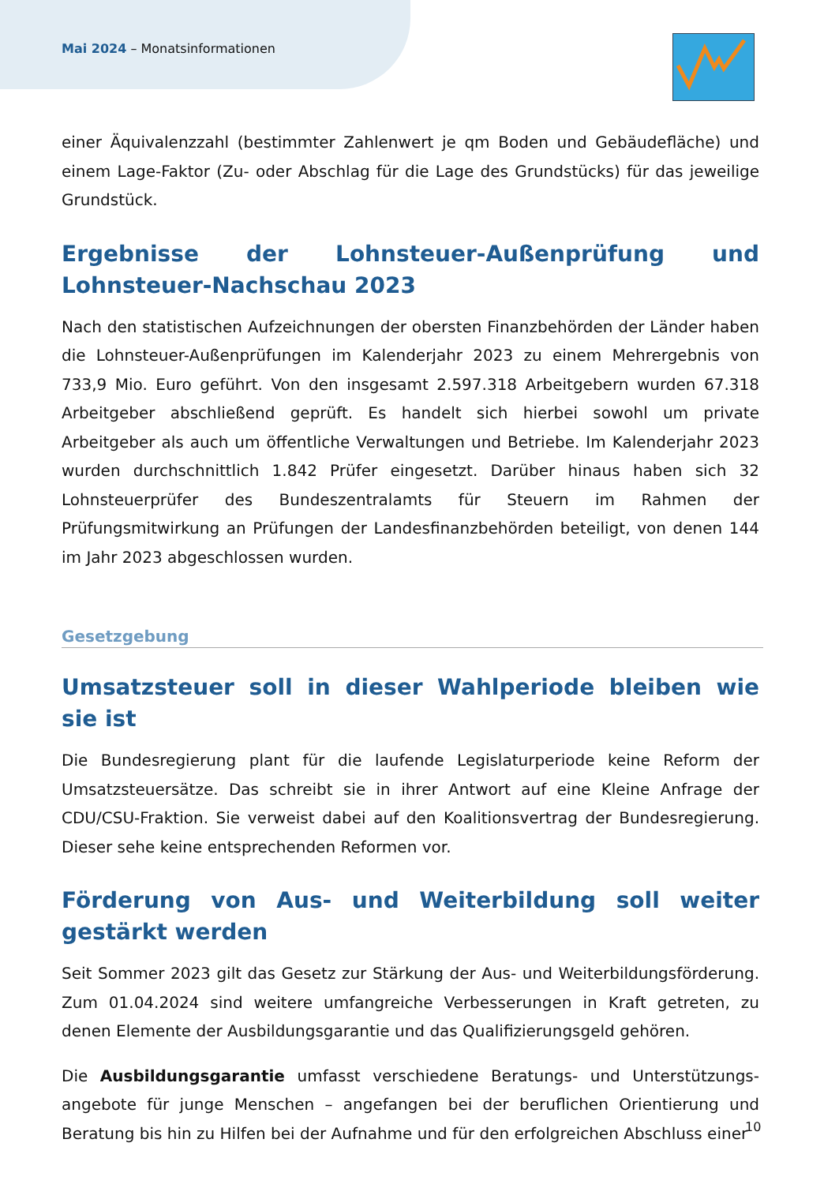Mai 2024 – Monatsinformationen
einer Äquivalenzzahl (bestimmter Zahlenwert je qm Boden und Gebäudefläche) und einem Lage-Faktor (Zu- oder Abschlag für die Lage des Grundstücks) für das jeweilige Grundstück.
Ergebnisse der Lohnsteuer-Außenprüfung und Lohnsteuer-Nachschau 2023
Nach den statistischen Aufzeichnungen der obersten Finanzbehörden der Länder haben die Lohnsteuer-Außenprüfungen im Kalenderjahr 2023 zu einem Mehrergebnis von 733,9 Mio. Euro geführt. Von den insgesamt 2.597.318 Arbeitgebern wurden 67.318 Arbeitgeber abschließend geprüft. Es handelt sich hierbei sowohl um private Arbeitgeber als auch um öffentliche Verwaltungen und Betriebe. Im Kalenderjahr 2023 wurden durchschnittlich 1.842 Prüfer eingesetzt. Darüber hinaus haben sich 32 Lohnsteuerprüfer des Bundeszentralamts für Steuern im Rahmen der Prüfungsmitwirkung an Prüfungen der Landesfinanzbehörden beteiligt, von denen 144 im Jahr 2023 abgeschlossen wurden.
Gesetzgebung
Umsatzsteuer soll in dieser Wahlperiode bleiben wie sie ist
Die Bundesregierung plant für die laufende Legislaturperiode keine Reform der Umsatzsteuersätze. Das schreibt sie in ihrer Antwort auf eine Kleine Anfrage der CDU/CSU-Fraktion. Sie verweist dabei auf den Koalitionsvertrag der Bundesregierung. Dieser sehe keine entsprechenden Reformen vor.
Förderung von Aus- und Weiterbildung soll weiter gestärkt werden
Seit Sommer 2023 gilt das Gesetz zur Stärkung der Aus- und Weiterbildungsförderung. Zum 01.04.2024 sind weitere umfangreiche Verbesserungen in Kraft getreten, zu denen Elemente der Ausbildungsgarantie und das Qualifizierungsgeld gehören.
Die Ausbildungsgarantie umfasst verschiedene Beratungs- und Unterstützungs-angebote für junge Menschen – angefangen bei der beruflichen Orientierung und Beratung bis hin zu Hilfen bei der Aufnahme und für den erfolgreichen Abschluss einer
10